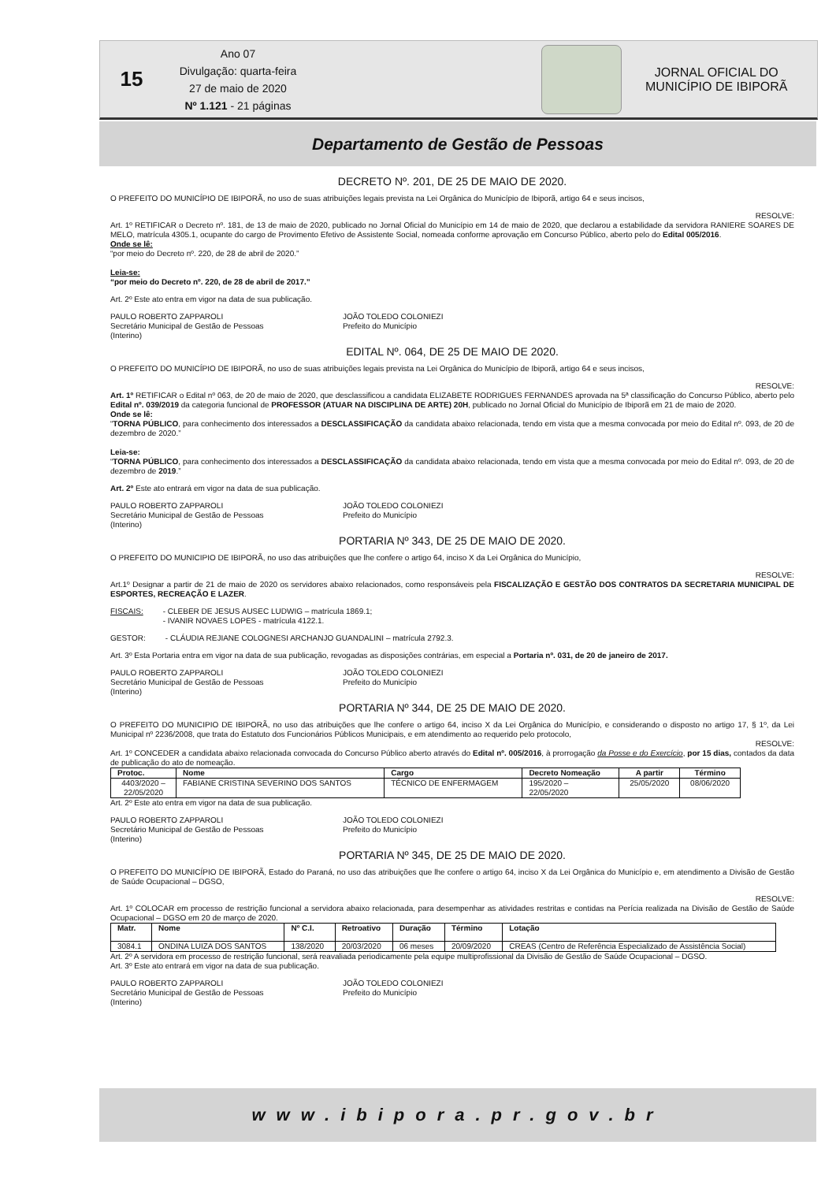15
Ano 07
Divulgação: quarta-feira
27 de maio de 2020
Nº 1.121 - 21 páginas
JORNAL OFICIAL DO
MUNICÍPIO DE IBIPORÃ
Departamento de Gestão de Pessoas
DECRETO Nº. 201, DE 25 DE MAIO DE 2020.
O PREFEITO DO MUNICÍPIO DE IBIPORÃ, no uso de suas atribuições legais prevista na Lei Orgânica do Município de Ibiporã, artigo 64 e seus incisos,
RESOLVE:
Art. 1º RETIFICAR o Decreto nº. 181, de 13 de maio de 2020, publicado no Jornal Oficial do Município em 14 de maio de 2020, que declarou a estabilidade da servidora RANIERE SOARES DE MELO, matrícula 4305.1, ocupante do cargo de Provimento Efetivo de Assistente Social, nomeada conforme aprovação em Concurso Público, aberto pelo do Edital 005/2016.
Onde se lê:
“por meio do Decreto nº. 220, de 28 de abril de 2020.”
Leia-se:
“por meio do Decreto nº. 220, de 28 de abril de 2017.”
Art. 2º Este ato entra em vigor na data de sua publicação.
PAULO ROBERTO ZAPPAROLI
Secretário Municipal de Gestão de Pessoas
(Interino)
JOÃO TOLEDO COLONIEZI
Prefeito do Município
EDITAL Nº. 064, DE 25 DE MAIO DE 2020.
O PREFEITO DO MUNICÍPIO DE IBIPORÃ, no uso de suas atribuições legais prevista na Lei Orgânica do Município de Ibiporã, artigo 64 e seus incisos,
RESOLVE:
Art. 1º RETIFICAR o Edital nº 063, de 20 de maio de 2020, que desclassificou a candidata ELIZABETE RODRIGUES FERNANDES aprovada na 5ª classificação do Concurso Público, aberto pelo Edital nº. 039/2019 da categoria funcional de PROFESSOR (ATUAR NA DISCIPLINA DE ARTE) 20H, publicado no Jornal Oficial do Município de Ibiporã em 21 de maio de 2020.
Onde se lê:
“TORNA PÚBLICO, para conhecimento dos interessados a DESCLASSIFICAÇÃO da candidata abaixo relacionada, tendo em vista que a mesma convocada por meio do Edital nº. 093, de 20 de dezembro de 2020.”
Leia-se:
“TORNA PÚBLICO, para conhecimento dos interessados a DESCLASSIFICAÇÃO da candidata abaixo relacionada, tendo em vista que a mesma convocada por meio do Edital nº. 093, de 20 de dezembro de 2019.”
Art. 2º Este ato entrará em vigor na data de sua publicação.
PAULO ROBERTO ZAPPAROLI
Secretário Municipal de Gestão de Pessoas
(Interino)
JOÃO TOLEDO COLONIEZI
Prefeito do Município
PORTARIA Nº 343, DE 25 DE MAIO DE 2020.
O PREFEITO DO MUNICIPIO DE IBIPORÃ, no uso das atribuições que lhe confere o artigo 64, inciso X da Lei Orgânica do Município,
RESOLVE:
Art.1º Designar a partir de 21 de maio de 2020 os servidores abaixo relacionados, como responsáveis pela FISCALIZAÇÃO E GESTÃO DOS CONTRATOS DA SECRETARIA MUNICIPAL DE ESPORTES, RECREAÇÃO E LAZER.
FISCAIS: - CLEBER DE JESUS AUSEC LUDWIG – matrícula 1869.1;
- IVANIR NOVAES LOPES - matrícula 4122.1.
GESTOR: - CLÁUDIA REJIANE COLOGNESI ARCHANJO GUANDALINI – matrícula 2792.3.
Art. 3º Esta Portaria entra em vigor na data de sua publicação, revogadas as disposições contrárias, em especial a Portaria nº. 031, de 20 de janeiro de 2017.
PAULO ROBERTO ZAPPAROLI
Secretário Municipal de Gestão de Pessoas
(Interino)
JOÃO TOLEDO COLONIEZI
Prefeito do Município
PORTARIA Nº 344, DE 25 DE MAIO DE 2020.
O PREFEITO DO MUNICIPIO DE IBIPORÃ, no uso das atribuições que lhe confere o artigo 64, inciso X da Lei Orgânica do Município, e considerando o disposto no artigo 17, § 1º, da Lei Municipal nº 2236/2008, que trata do Estatuto dos Funcionários Públicos Municipais, e em atendimento ao requerido pelo protocolo,
RESOLVE:
Art. 1º CONCEDER a candidata abaixo relacionada convocada do Concurso Público aberto através do Edital nº. 005/2016, à prorrogação da Posse e do Exercício, por 15 dias, contados da data de publicação do ato de nomeação.
| Protoc. | Nome | Cargo | Decreto Nomeação | A partir | Término |
| --- | --- | --- | --- | --- | --- |
| 4403/2020 – 22/05/2020 | FABIANE CRISTINA SEVERINO DOS SANTOS | TÉCNICO DE ENFERMAGEM | 195/2020 – 22/05/2020 | 25/05/2020 | 08/06/2020 |
Art. 2º Este ato entra em vigor na data de sua publicação.
PAULO ROBERTO ZAPPAROLI
Secretário Municipal de Gestão de Pessoas
(Interino)
JOÃO TOLEDO COLONIEZI
Prefeito do Município
PORTARIA Nº 345, DE 25 DE MAIO DE 2020.
O PREFEITO DO MUNICÍPIO DE IBIPORÃ, Estado do Paraná, no uso das atribuições que lhe confere o artigo 64, inciso X da Lei Orgânica do Município e, em atendimento a Divisão de Gestão de Saúde Ocupacional – DGSO,
RESOLVE:
Art. 1º COLOCAR em processo de restrição funcional a servidora abaixo relacionada, para desempenhar as atividades restritas e contidas na Perícia realizada na Divisão de Gestão de Saúde Ocupacional – DGSO em 20 de março de 2020.
| Matr. | Nome | Nº C.I. | Retroativo | Duração | Término | Lotação |
| --- | --- | --- | --- | --- | --- | --- |
| 3084.1 | ONDINA LUIZA DOS SANTOS | 138/2020 | 20/03/2020 | 06 meses | 20/09/2020 | CREAS (Centro de Referência Especializado de Assistência Social) |
Art. 2º A servidora em processo de restrição funcional, será reavaliada periodicamente pela equipe multiprofissional da Divisão de Gestão de Saúde Ocupacional – DGSO.
Art. 3º Este ato entrará em vigor na data de sua publicação.
PAULO ROBERTO ZAPPAROLI
Secretário Municipal de Gestão de Pessoas
(Interino)
JOÃO TOLEDO COLONIEZI
Prefeito do Município
www.ibipora.pr.gov.br